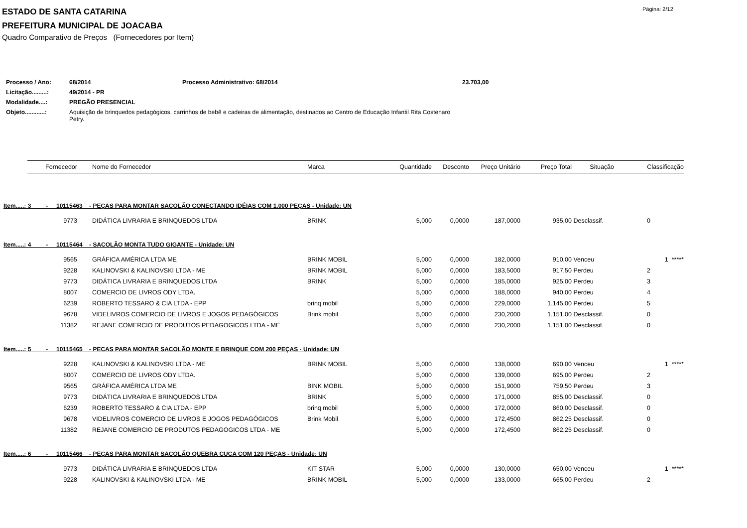ESTADO DE SANTA CATARINA
PREFEITURA MUNICIPAL DE JOACABA
Página: 2/12
Quadro Comparativo de Preços (Fornecedores por Item)
| Processo / Ano: | 68/2014 | Processo Administrativo: 68/2014 | 23.703,00 |
| Licitação.........: | 49/2014 - PR | | |
| Modalidade....: | PREGÃO PRESENCIAL | | |
| Objeto............: | Aquisição de brinquedos pedagógicos, carrinhos de bebê e cadeiras de alimentação, destinados ao Centro de Educação Infantil Rita Costenaro Petry. | | |
| Fornecedor | | Nome do Fornecedor | Marca | Quantidade | Desconto | Preço Unitário | Preço Total | Situação | Classificação |
| --- | --- | --- | --- | --- | --- | --- | --- | --- | --- |
| Item.....: 3 - 10115463 - PEÇAS PARA MONTAR SACOLÃO CONECTANDO IDÉIAS COM 1.000 PEÇAS - Unidade: UN | | | | | | | | | |
| 9773 | | DIDÁTICA LIVRARIA E BRINQUEDOS LTDA | BRINK | 5,000 | 0,0000 | 187,0000 | 935,00 | Desclassif. | 0 |
| Item.....: 4 - 10115464 - SACOLÃO MONTA TUDO GIGANTE - Unidade: UN | | | | | | | | | |
| 9565 | | GRÁFICA AMÉRICA LTDA ME | BRINK MOBIL | 5,000 | 0,0000 | 182,0000 | 910,00 | Venceu | 1 ***** |
| 9228 | | KALINOVSKI & KALINOVSKI LTDA - ME | BRINK MOBIL | 5,000 | 0,0000 | 183,5000 | 917,50 | Perdeu | 2 |
| 9773 | | DIDÁTICA LIVRARIA E BRINQUEDOS LTDA | BRINK | 5,000 | 0,0000 | 185,0000 | 925,00 | Perdeu | 3 |
| 8007 | | COMERCIO DE LIVROS ODY LTDA. | | 5,000 | 0,0000 | 188,0000 | 940,00 | Perdeu | 4 |
| 6239 | | ROBERTO TESSARO & CIA LTDA - EPP | brinq mobil | 5,000 | 0,0000 | 229,0000 | 1.145,00 | Perdeu | 5 |
| 9678 | | VIDELIVROS COMERCIO DE LIVROS E JOGOS PEDAGÓGICOS | Brink mobil | 5,000 | 0,0000 | 230,2000 | 1.151,00 | Desclassif. | 0 |
| 11382 | | REJANE COMERCIO DE PRODUTOS PEDAGOGICOS LTDA - ME | | 5,000 | 0,0000 | 230,2000 | 1.151,00 | Desclassif. | 0 |
| Item.....: 5 - 10115465 - PECAS PARA MONTAR SACOLÃO MONTE E BRINQUE COM 200 PEÇAS - Unidade: UN | | | | | | | | | |
| 9228 | | KALINOVSKI & KALINOVSKI LTDA - ME | BRINK MOBIL | 5,000 | 0,0000 | 138,0000 | 690,00 | Venceu | 1 ***** |
| 8007 | | COMERCIO DE LIVROS ODY LTDA. | | 5,000 | 0,0000 | 139,0000 | 695,00 | Perdeu | 2 |
| 9565 | | GRÁFICA AMÉRICA LTDA ME | BINK MOBIL | 5,000 | 0,0000 | 151,9000 | 759,50 | Perdeu | 3 |
| 9773 | | DIDÁTICA LIVRARIA E BRINQUEDOS LTDA | BRINK | 5,000 | 0,0000 | 171,0000 | 855,00 | Desclassif. | 0 |
| 6239 | | ROBERTO TESSARO & CIA LTDA - EPP | brinq mobil | 5,000 | 0,0000 | 172,0000 | 860,00 | Desclassif. | 0 |
| 9678 | | VIDELIVROS COMERCIO DE LIVROS E JOGOS PEDAGÓGICOS | Brink Mobil | 5,000 | 0,0000 | 172,4500 | 862,25 | Desclassif. | 0 |
| 11382 | | REJANE COMERCIO DE PRODUTOS PEDAGOGICOS LTDA - ME | | 5,000 | 0,0000 | 172,4500 | 862,25 | Desclassif. | 0 |
| Item.....: 6 - 10115466 - PEÇAS PARA MONTAR SACOLÃO QUEBRA CUCA COM 120 PEÇAS - Unidade: UN | | | | | | | | | |
| 9773 | | DIDÁTICA LIVRARIA E BRINQUEDOS LTDA | KIT STAR | 5,000 | 0,0000 | 130,0000 | 650,00 | Venceu | 1 ***** |
| 9228 | | KALINOVSKI & KALINOVSKI LTDA - ME | BRINK MOBIL | 5,000 | 0,0000 | 133,0000 | 665,00 | Perdeu | 2 |